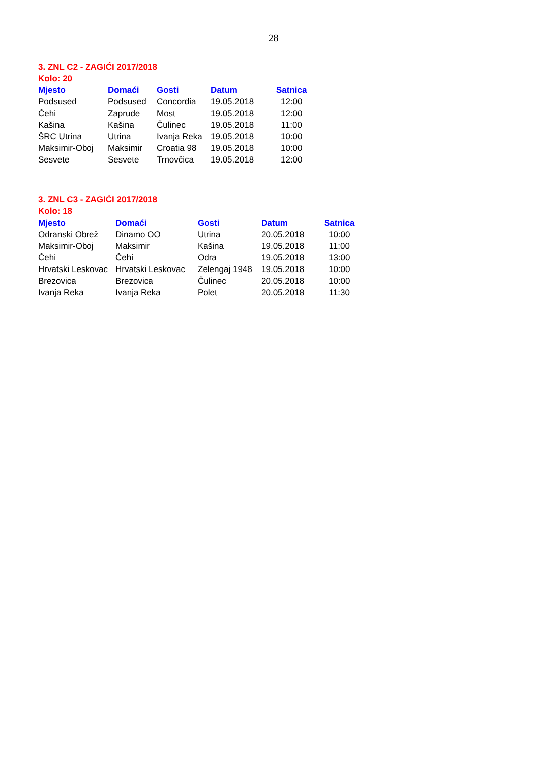28
3. ZNL C2 - ZAGIĆI 2017/2018
Kolo: 20
| Mjesto | Domaći | Gosti | Datum | Satnica |
| --- | --- | --- | --- | --- |
| Podsused | Podsused | Concordia | 19.05.2018 | 12:00 |
| Čehi | Zapruđe | Most | 19.05.2018 | 12:00 |
| Kašina | Kašina | Čulinec | 19.05.2018 | 11:00 |
| ŠRC Utrina | Utrina | Ivanja Reka | 19.05.2018 | 10:00 |
| Maksimir-Oboj | Maksimir | Croatia 98 | 19.05.2018 | 10:00 |
| Sesvete | Sesvete | Trnovčica | 19.05.2018 | 12:00 |
3. ZNL C3 - ZAGIĆI 2017/2018
Kolo: 18
| Mjesto | Domaći | Gosti | Datum | Satnica |
| --- | --- | --- | --- | --- |
| Odranski Obrež | Dinamo OO | Utrina | 20.05.2018 | 10:00 |
| Maksimir-Oboj | Maksimir | Kašina | 19.05.2018 | 11:00 |
| Čehi | Čehi | Odra | 19.05.2018 | 13:00 |
| Hrvatski Leskovac | Hrvatski Leskovac | Zelengaj 1948 | 19.05.2018 | 10:00 |
| Brezovica | Brezovica | Čulinec | 20.05.2018 | 10:00 |
| Ivanja Reka | Ivanja Reka | Polet | 20.05.2018 | 11:30 |